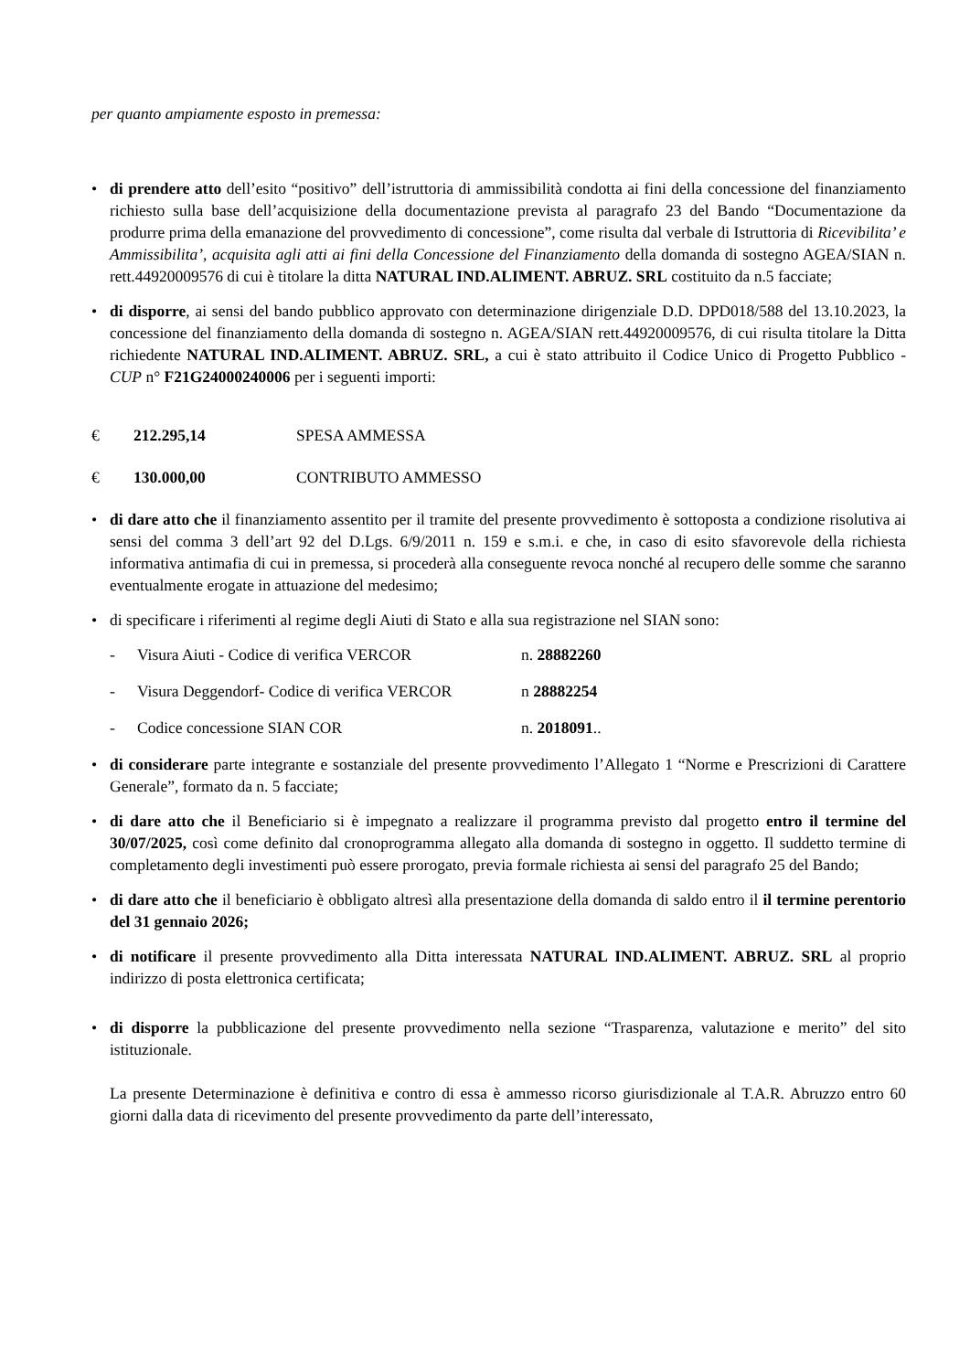per quanto ampiamente esposto in premessa:
• di prendere atto dell’esito “positivo” dell’istruttoria di ammissibilità condotta ai fini della concessione del finanziamento richiesto sulla base dell’acquisizione della documentazione prevista al paragrafo 23 del Bando “Documentazione da produrre prima della emanazione del provvedimento di concessione”, come risulta dal verbale di Istruttoria di Ricevibilita’ e Ammissibilita’, acquisita agli atti ai fini della Concessione del Finanziamento della domanda di sostegno AGEA/SIAN n. rett.44920009576 di cui è titolare la ditta NATURAL IND.ALIMENT. ABRUZ. SRL costituito da n.5 facciate;
• di disporre, ai sensi del bando pubblico approvato con determinazione dirigenziale D.D. DPD018/588 del 13.10.2023, la concessione del finanziamento della domanda di sostegno n. AGEA/SIAN rett.44920009576, di cui risulta titolare la Ditta richiedente NATURAL IND.ALIMENT. ABRUZ. SRL, a cui è stato attribuito il Codice Unico di Progetto Pubblico - CUP n° F21G24000240006 per i seguenti importi:
€ 212.295,14 SPESA AMMESSA
€ 130.000,00 CONTRIBUTO AMMESSO
• di dare atto che il finanziamento assentito per il tramite del presente provvedimento è sottoposta a condizione risolutiva ai sensi del comma 3 dell’art 92 del D.Lgs. 6/9/2011 n. 159 e s.m.i. e che, in caso di esito sfavorevole della richiesta informativa antimafia di cui in premessa, si procederà alla conseguente revoca nonché al recupero delle somme che saranno eventualmente erogate in attuazione del medesimo;
• di specificare i riferimenti al regime degli Aiuti di Stato e alla sua registrazione nel SIAN sono:
- Visura Aiuti - Codice di verifica VERCOR n. 28882260
- Visura Deggendorf- Codice di verifica VERCOR n 28882254
- Codice concessione SIAN COR n. 2018091..
• di considerare parte integrante e sostanziale del presente provvedimento l’Allegato 1 “Norme e Prescrizioni di Carattere Generale”, formato da n. 5 facciate;
• di dare atto che il Beneficiario si è impegnato a realizzare il programma previsto dal progetto entro il termine del 30/07/2025, così come definito dal cronoprogramma allegato alla domanda di sostegno in oggetto. Il suddetto termine di completamento degli investimenti può essere prorogato, previa formale richiesta ai sensi del paragrafo 25 del Bando;
• di dare atto che il beneficiario è obbligato altresì alla presentazione della domanda di saldo entro il il termine perentorio del 31 gennaio 2026;
• di notificare il presente provvedimento alla Ditta interessata NATURAL IND.ALIMENT. ABRUZ. SRL al proprio indirizzo di posta elettronica certificata;
• di disporre la pubblicazione del presente provvedimento nella sezione “Trasparenza, valutazione e merito” del sito istituzionale.
La presente Determinazione è definitiva e contro di essa è ammesso ricorso giurisdizionale al T.A.R. Abruzzo entro 60 giorni dalla data di ricevimento del presente provvedimento da parte dell’interessato,